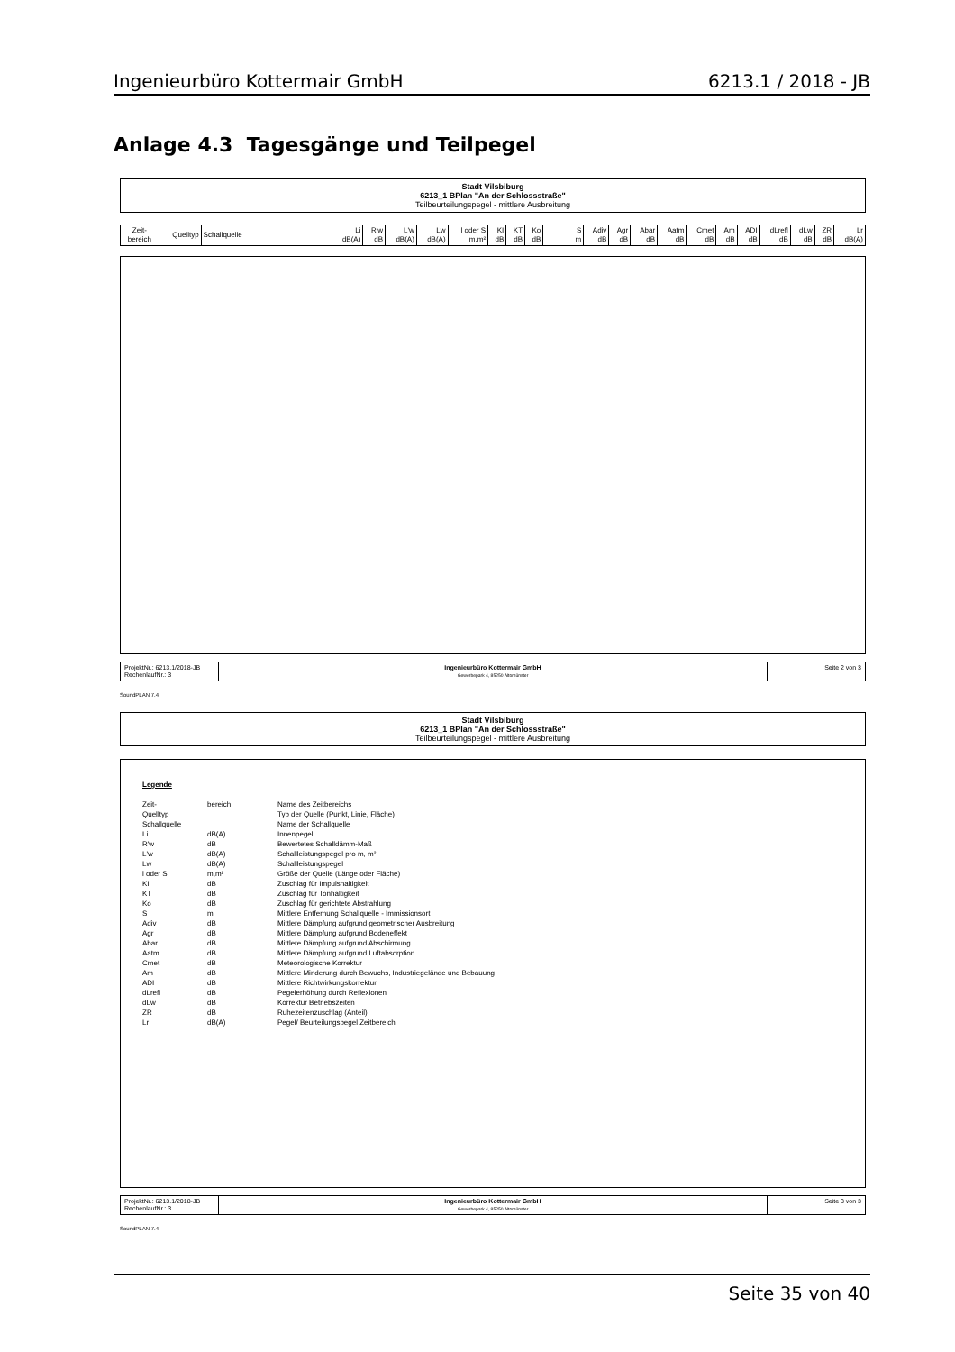Ingenieurbüro Kottermair GmbH 6213.1 / 2018 - JB
Anlage 4.3 Tagesgänge und Teilpegel
Stadt Vilsbiburg
6213_1 BPlan "An der Schlossstraße"
Teilbeurteilungspegel - mittlere Ausbreitung
| Zeit- bereich | Quelltyp | Schallquelle | Li dB(A) | R'w dB | L'w dB(A) | Lw dB(A) | l oder S m,m² | KI dB | KT dB | Ko dB | S m | Adiv dB | Agr dB | Abar dB | Aatm dB | Cmet dB | Am dB | ADI dB | dLrefl dB | dLw dB | ZR dB | Lr dB(A) |
| --- | --- | --- | --- | --- | --- | --- | --- | --- | --- | --- | --- | --- | --- | --- | --- | --- | --- | --- | --- | --- | --- | --- |
| ProjektNr.: 6213.1/2018-JB RechenlaufNr.: 3 | Ingenieurbüro Kottermair GmbH Gewerbepark 4, 85250 Altomünster | Seite 2 von 3 |
SoundPLAN 7.4
Stadt Vilsbiburg
6213_1 BPlan "An der Schlossstraße"
Teilbeurteilungspegel - mittlere Ausbreitung
Legende
| Zeit- | bereich | Name des Zeitbereichs |
| Quelltyp | | Typ der Quelle (Punkt, Linie, Fläche) |
| Schallquelle | | Name der Schallquelle |
| Li | dB(A) | Innenpegel |
| R'w | dB | Bewertetes Schalldämm-Maß |
| L'w | dB(A) | Schallleistungspegel pro m, m² |
| Lw | dB(A) | Schallleistungspegel |
| l oder S | m,m² | Größe der Quelle (Länge oder Fläche) |
| KI | dB | Zuschlag für Impulshaltigkeit |
| KT | dB | Zuschlag für Tonhaltigkeit |
| Ko | dB | Zuschlag für gerichtete Abstrahlung |
| S | m | Mittlere Entfernung Schallquelle - Immissionsort |
| Adiv | dB | Mittlere Dämpfung aufgrund geometrischer Ausbreitung |
| Agr | dB | Mittlere Dämpfung aufgrund Bodeneffekt |
| Abar | dB | Mittlere Dämpfung aufgrund Abschirmung |
| Aatm | dB | Mittlere Dämpfung aufgrund Luftabsorption |
| Cmet | dB | Meteorologische Korrektur |
| Am | dB | Mittlere Minderung durch Bewuchs, Industriegelände und Bebauung |
| ADI | dB | Mittlere Richtwirkungskorrektur |
| dLrefl | dB | Pegelerhöhung durch Reflexionen |
| dLw | dB | Korrektur Betriebszeiten |
| ZR | dB | Ruhezeitenzuschlag (Anteil) |
| Lr | dB(A) | Pegel/ Beurteilungspegel Zeitbereich |
| ProjektNr.: 6213.1/2018-JB RechenlaufNr.: 3 | Ingenieurbüro Kottermair GmbH Gewerbepark 4, 85250 Altomünster | Seite 3 von 3 |
SoundPLAN 7.4
Seite 35 von 40